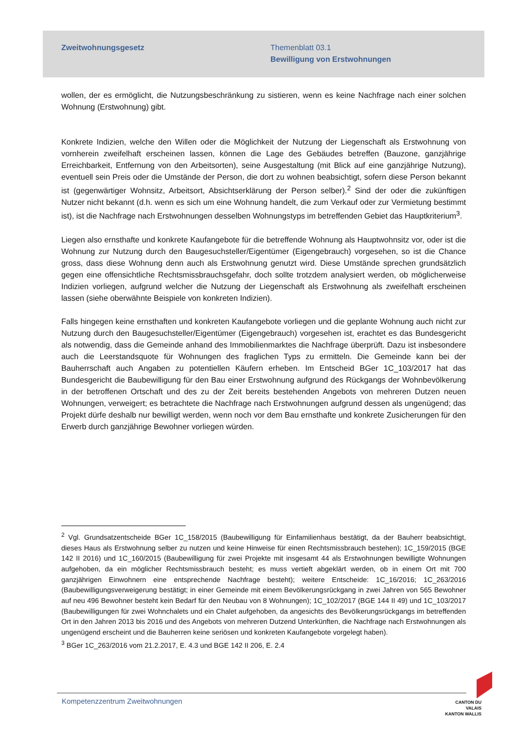Zweitwohnungsgesetz Themenblatt 03.1
Bewilligung von Erstwohnungen
wollen, der es ermöglicht, die Nutzungsbeschränkung zu sistieren, wenn es keine Nachfrage nach einer solchen Wohnung (Erstwohnung) gibt.
Konkrete Indizien, welche den Willen oder die Möglichkeit der Nutzung der Liegenschaft als Erstwohnung von vornherein zweifelhaft erscheinen lassen, können die Lage des Gebäudes betreffen (Bauzone, ganzjährige Erreichbarkeit, Entfernung von den Arbeitsorten), seine Ausgestaltung (mit Blick auf eine ganzjährige Nutzung), eventuell sein Preis oder die Umstände der Person, die dort zu wohnen beabsichtigt, sofern diese Person bekannt ist (gegenwärtiger Wohnsitz, Arbeitsort, Absichtserklärung der Person selber).<sup>2</sup> Sind der oder die zukünftigen Nutzer nicht bekannt (d.h. wenn es sich um eine Wohnung handelt, die zum Verkauf oder zur Vermietung bestimmt ist), ist die Nachfrage nach Erstwohnungen desselben Wohnungstyps im betreffenden Gebiet das Hauptkriterium<sup>3</sup>.
Liegen also ernsthafte und konkrete Kaufangebote für die betreffende Wohnung als Hauptwohnsitz vor, oder ist die Wohnung zur Nutzung durch den Baugesuchsteller/Eigentümer (Eigengebrauch) vorgesehen, so ist die Chance gross, dass diese Wohnung denn auch als Erstwohnung genutzt wird. Diese Umstände sprechen grundsätzlich gegen eine offensichtliche Rechtsmissbrauchsgefahr, doch sollte trotzdem analysiert werden, ob möglicherweise Indizien vorliegen, aufgrund welcher die Nutzung der Liegenschaft als Erstwohnung als zweifelhaft erscheinen lassen (siehe oberwähnte Beispiele von konkreten Indizien).
Falls hingegen keine ernsthaften und konkreten Kaufangebote vorliegen und die geplante Wohnung auch nicht zur Nutzung durch den Baugesuchsteller/Eigentümer (Eigengebrauch) vorgesehen ist, erachtet es das Bundesgericht als notwendig, dass die Gemeinde anhand des Immobilienmarktes die Nachfrage überprüft. Dazu ist insbesondere auch die Leerstandsquote für Wohnungen des fraglichen Typs zu ermitteln. Die Gemeinde kann bei der Bauherrschaft auch Angaben zu potentiellen Käufern erheben. Im Entscheid BGer 1C_103/2017 hat das Bundesgericht die Baubewilligung für den Bau einer Erstwohnung aufgrund des Rückgangs der Wohnbevölkerung in der betroffenen Ortschaft und des zu der Zeit bereits bestehenden Angebots von mehreren Dutzen neuen Wohnungen, verweigert; es betrachtete die Nachfrage nach Erstwohnungen aufgrund dessen als ungenügend; das Projekt dürfe deshalb nur bewilligt werden, wenn noch vor dem Bau ernsthafte und konkrete Zusicherungen für den Erwerb durch ganzjährige Bewohner vorliegen würden.
<sup>2</sup> Vgl. Grundsatzentscheide BGer 1C_158/2015 (Baubewilligung für Einfamilienhaus bestätigt, da der Bauherr beabsichtigt, dieses Haus als Erstwohnung selber zu nutzen und keine Hinweise für einen Rechtsmissbrauch bestehen); 1C_159/2015 (BGE 142 II 2016) und 1C_160/2015 (Baubewilligung für zwei Projekte mit insgesamt 44 als Erstwohnungen bewilligte Wohnungen aufgehoben, da ein möglicher Rechtsmissbrauch besteht; es muss vertieft abgeklärt werden, ob in einem Ort mit 700 ganzjährigen Einwohnern eine entsprechende Nachfrage besteht); weitere Entscheide: 1C_16/2016; 1C_263/2016 (Baubewilligungsverweigerung bestätigt; in einer Gemeinde mit einem Bevölkerungsrückgang in zwei Jahren von 565 Bewohner auf neu 496 Bewohner besteht kein Bedarf für den Neubau von 8 Wohnungen); 1C_102/2017 (BGE 144 II 49) und 1C_103/2017 (Baubewilligungen für zwei Wohnchalets und ein Chalet aufgehoben, da angesichts des Bevölkerungsrückgangs im betreffenden Ort in den Jahren 2013 bis 2016 und des Angebots von mehreren Dutzend Unterkünften, die Nachfrage nach Erstwohnungen als ungenügend erscheint und die Bauherren keine seriösen und konkreten Kaufangebote vorgelegt haben).
<sup>3</sup> BGer 1C_263/2016 vom 21.2.2017, E. 4.3 und BGE 142 II 206, E. 2.4
Kompetenzzentrum Zweitwohnungen
CANTON DU VALAIS
KANTON WALLIS